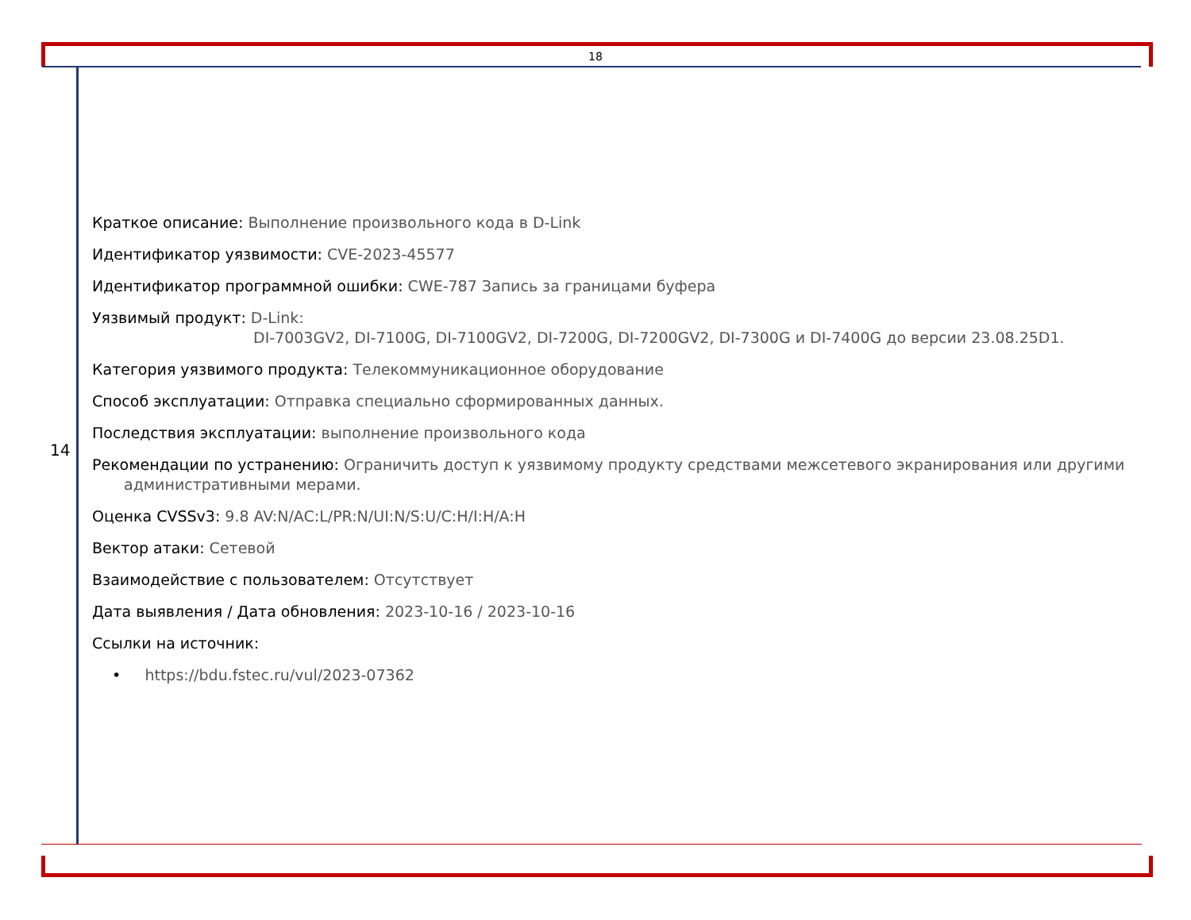18
14
Краткое описание: Выполнение произвольного кода в D-Link
Идентификатор уязвимости: CVE-2023-45577
Идентификатор программной ошибки: CWE-787 Запись за границами буфера
Уязвимый продукт: D-Link:
DI-7003GV2, DI-7100G, DI-7100GV2, DI-7200G, DI-7200GV2, DI-7300G и DI-7400G до версии 23.08.25D1.
Категория уязвимого продукта: Телекоммуникационное оборудование
Способ эксплуатации: Отправка специально сформированных данных.
Последствия эксплуатации: выполнение произвольного кода
Рекомендации по устранению: Ограничить доступ к уязвимому продукту средствами межсетевого экранирования или другими
административными мерами.
Оценка CVSSv3: 9.8 AV:N/AC:L/PR:N/UI:N/S:U/C:H/I:H/A:H
Вектор атаки: Сетевой
Взаимодействие с пользователем: Отсутствует
Дата выявления / Дата обновления: 2023-10-16 / 2023-10-16
Ссылки на источник:
• https://bdu.fstec.ru/vul/2023-07362